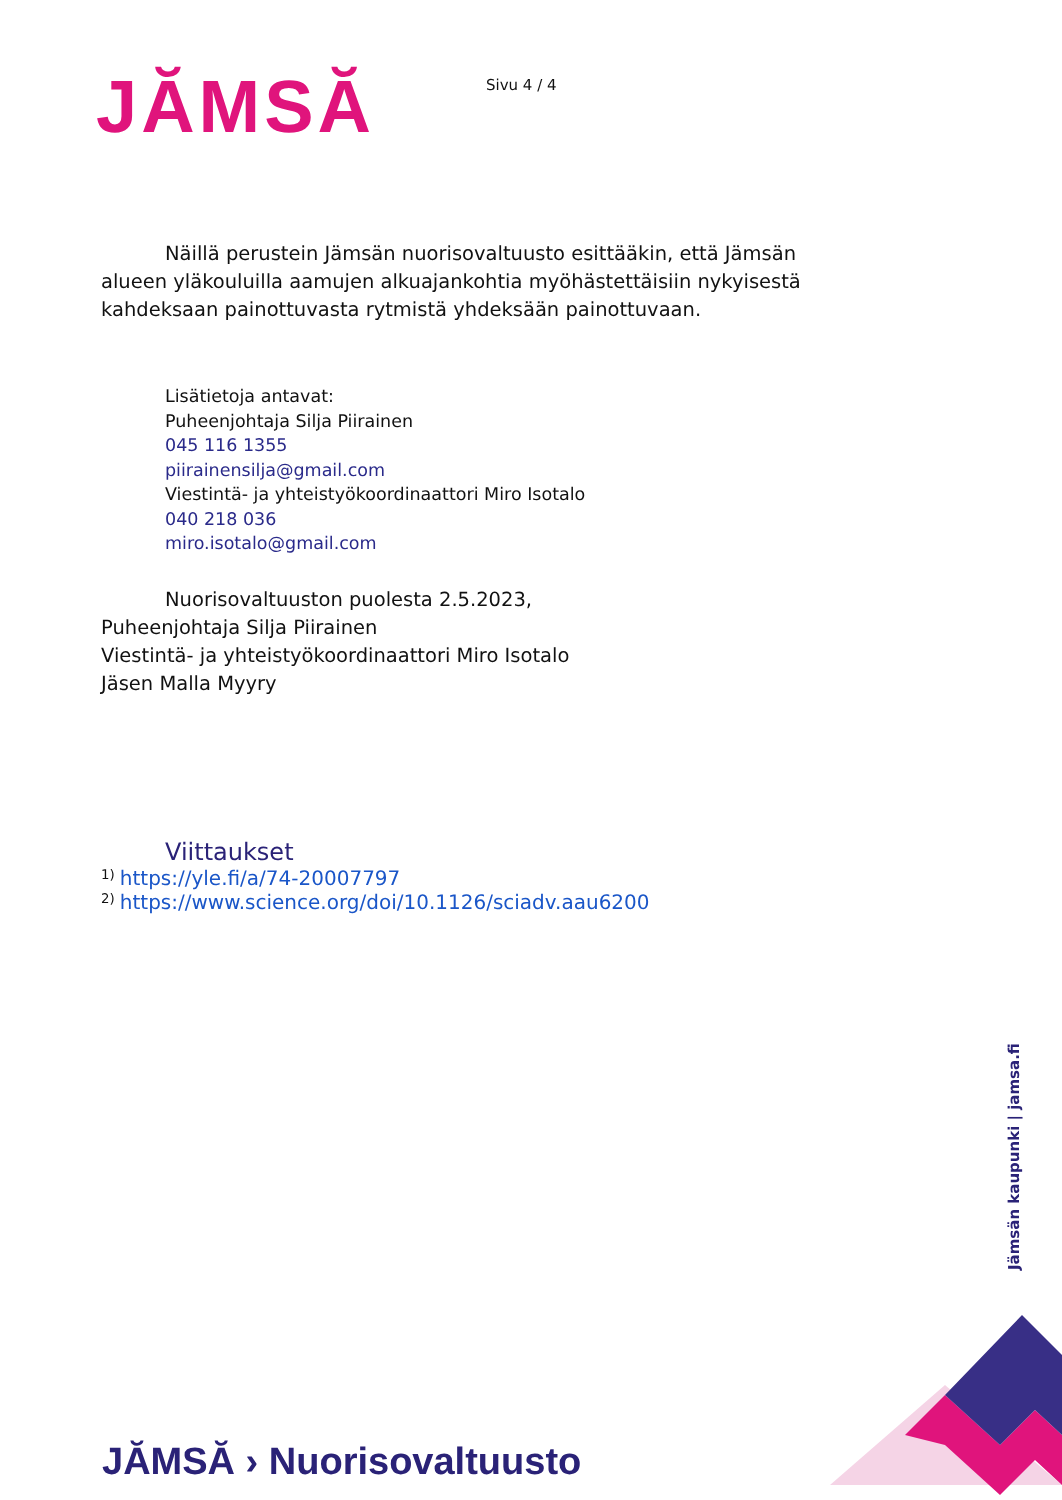JĂMSĂ
Sivu 4 / 4
Näillä perustein Jämsän nuorisovaltuusto esittääkin, että Jämsän alueen yläkouluilla aamujen alkuajankohtia myöhästettäisiin nykyisestä kahdeksaan painottuvasta rytmistä yhdeksään painottuvaan.
Lisätietoja antavat:
Puheenjohtaja Silja Piirainen
045 116 1355
piirainensilja@gmail.com
Viestintä- ja yhteistyökoordinaattori Miro Isotalo
040 218 036
miro.isotalo@gmail.com
Nuorisovaltuuston puolesta 2.5.2023,
Puheenjohtaja Silja Piirainen
Viestintä- ja yhteistyökoordinaattori Miro Isotalo
Jäsen Malla Myyry
Viittaukset
<sup>1)</sup> https://yle.fi/a/74-20007797
<sup>2)</sup> https://www.science.org/doi/10.1126/sciadv.aau6200
Jämsän kaupunki | jamsa.fi
JĂMSĂ › Nuorisovaltuusto